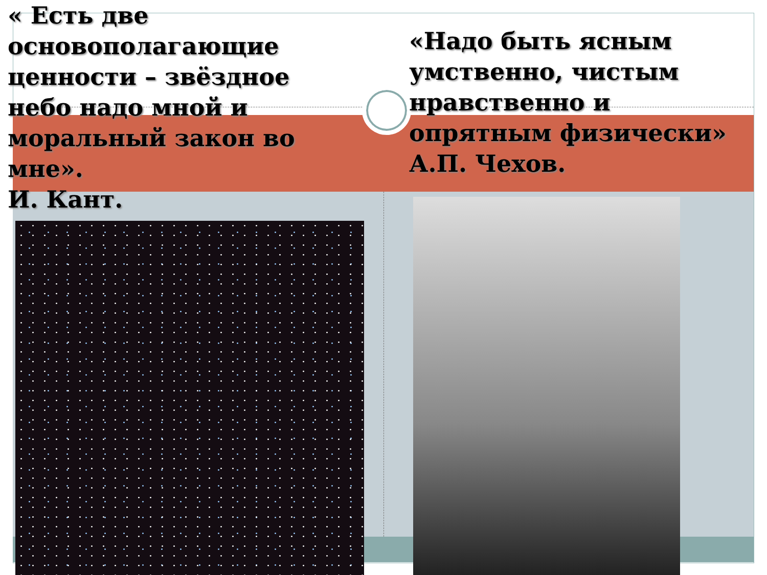« Есть две основополагающие ценности – звёздное небо надо мной и моральный закон во мне».
И. Кант.
«Надо быть ясным умственно, чистым нравственно и опрятным физически»
А.П. Чехов.